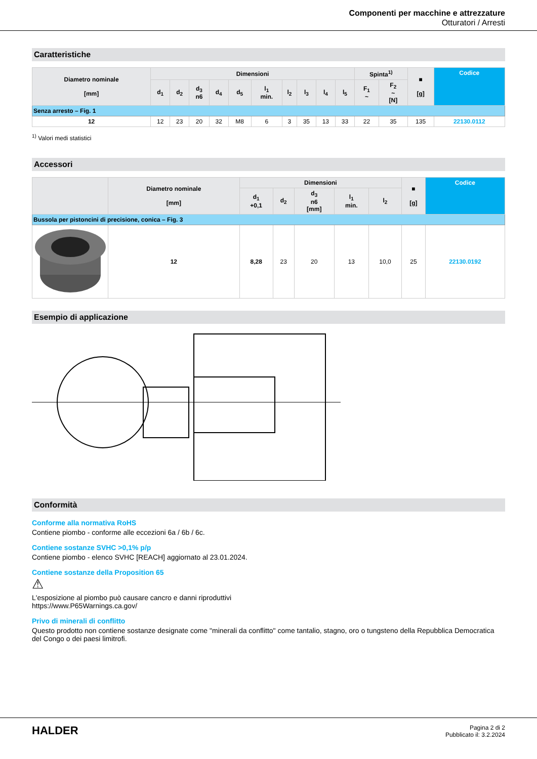Componenti per macchine e attrezzature
Otturatori / Arresti
Caratteristiche
| Diametro nominale [mm] | Dimensioni | | | | | | | | | | Spinta<sup>1)</sup> | | ■ [g] | Codice |
| --- | --- | --- | --- | --- | --- | --- | --- | --- | --- | --- | --- | --- | --- | --- |
| | d<sub>1</sub> | d<sub>2</sub> | d<sub>3</sub> n6 | d<sub>4</sub> | d<sub>5</sub> | l<sub>1</sub> min. | l<sub>2</sub> | l<sub>3</sub> | l<sub>4</sub> | l<sub>5</sub> | F<sub>1</sub> ~ | F<sub>2</sub> ~ [N] | | |
| Senza arresto – Fig. 1 | | | | | | | | | | | | | | |
| 12 | 12 | 23 | 20 | 32 | M8 | 6 | 3 | 35 | 13 | 33 | 22 | 35 | 135 | 22130.0112 |
<sup>1)</sup> Valori medi statistici
Accessori
| | Diametro nominale [mm] | Dimensioni | | | | | ■ [g] | Codice |
| --- | --- | --- | --- | --- | --- | --- | --- | --- |
| | | d<sub>1</sub> +0,1 | d<sub>2</sub> | d<sub>3</sub> n6 [mm] | l<sub>1</sub> min. | l<sub>2</sub> | | |
| Bussola per pistoncini di precisione, conica – Fig. 3 | | | | | | | | |
| | 12 | 8,28 | 23 | 20 | 13 | 10,0 | 25 | 22130.0192 |
Esempio di applicazione
Conformità
Conforme alla normativa RoHS
Contiene piombo - conforme alle eccezioni 6a / 6b / 6c.
Contiene sostanze SVHC >0,1% p/p
Contiene piombo - elenco SVHC [REACH] aggiornato al 23.01.2024.
Contiene sostanze della Proposition 65
⚠
L'esposizione al piombo può causare cancro e danni riproduttivi
https://www.P65Warnings.ca.gov/
Privo di minerali di conflitto
Questo prodotto non contiene sostanze designate come "minerali da conflitto" come tantalio, stagno, oro o tungsteno della Repubblica Democratica del Congo o dei paesi limitrofi.
HALDER
Pagina 2 di 2
Pubblicato il: 3.2.2024